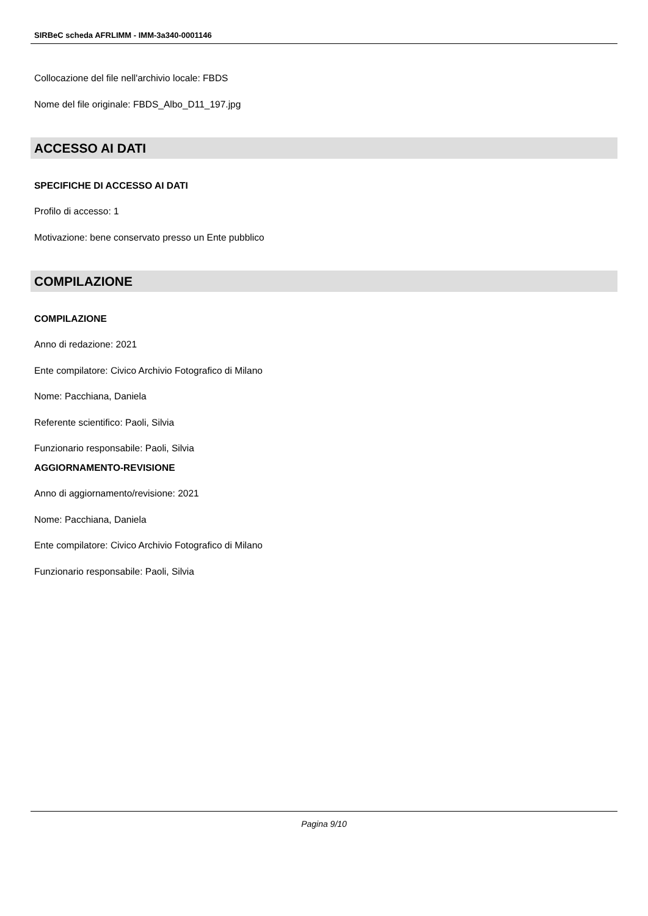SIRBeC scheda AFRLIMM - IMM-3a340-0001146
Collocazione del file nell'archivio locale: FBDS
Nome del file originale: FBDS_Albo_D11_197.jpg
ACCESSO AI DATI
SPECIFICHE DI ACCESSO AI DATI
Profilo di accesso: 1
Motivazione: bene conservato presso un Ente pubblico
COMPILAZIONE
COMPILAZIONE
Anno di redazione: 2021
Ente compilatore: Civico Archivio Fotografico di Milano
Nome: Pacchiana, Daniela
Referente scientifico: Paoli, Silvia
Funzionario responsabile: Paoli, Silvia
AGGIORNAMENTO-REVISIONE
Anno di aggiornamento/revisione: 2021
Nome: Pacchiana, Daniela
Ente compilatore: Civico Archivio Fotografico di Milano
Funzionario responsabile: Paoli, Silvia
Pagina 9/10